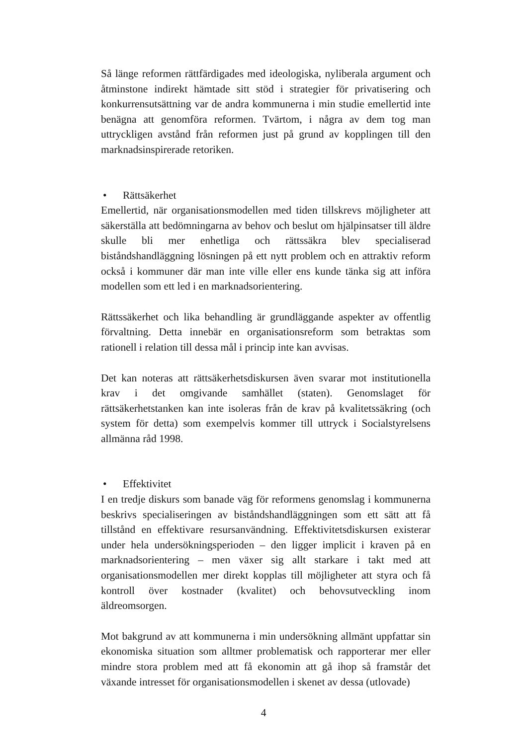Så länge reformen rättfärdigades med ideologiska, nyliberala argument och åtminstone indirekt hämtade sitt stöd i strategier för privatisering och konkurrensutsättning var de andra kommunerna i min studie emellertid inte benägna att genomföra reformen. Tvärtom, i några av dem tog man uttryckligen avstånd från reformen just på grund av kopplingen till den marknadsinspirerade retoriken.
• Rättsäkerhet
Emellertid, när organisationsmodellen med tiden tillskrevs möjligheter att säkerställa att bedömningarna av behov och beslut om hjälpinsatser till äldre skulle bli mer enhetliga och rättssäkra blev specialiserad biståndshandläggning lösningen på ett nytt problem och en attraktiv reform också i kommuner där man inte ville eller ens kunde tänka sig att införa modellen som ett led i en marknadsorientering.
Rättssäkerhet och lika behandling är grundläggande aspekter av offentlig förvaltning. Detta innebär en organisationsreform som betraktas som rationell i relation till dessa mål i princip inte kan avvisas.
Det kan noteras att rättsäkerhetsdiskursen även svarar mot institutionella krav i det omgivande samhället (staten). Genomslaget för rättsäkerhetstanken kan inte isoleras från de krav på kvalitetssäkring (och system för detta) som exempelvis kommer till uttryck i Socialstyrelsens allmänna råd 1998.
• Effektivitet
I en tredje diskurs som banade väg för reformens genomslag i kommunerna beskrivs specialiseringen av biståndshandläggningen som ett sätt att få tillstånd en effektivare resursanvändning. Effektivitetsdiskursen existerar under hela undersökningsperioden – den ligger implicit i kraven på en marknadsorientering – men växer sig allt starkare i takt med att organisationsmodellen mer direkt kopplas till möjligheter att styra och få kontroll över kostnader (kvalitet) och behovsutveckling inom äldreomsorgen.
Mot bakgrund av att kommunerna i min undersökning allmänt uppfattar sin ekonomiska situation som alltmer problematisk och rapporterar mer eller mindre stora problem med att få ekonomin att gå ihop så framstår det växande intresset för organisationsmodellen i skenet av dessa (utlovade)
4